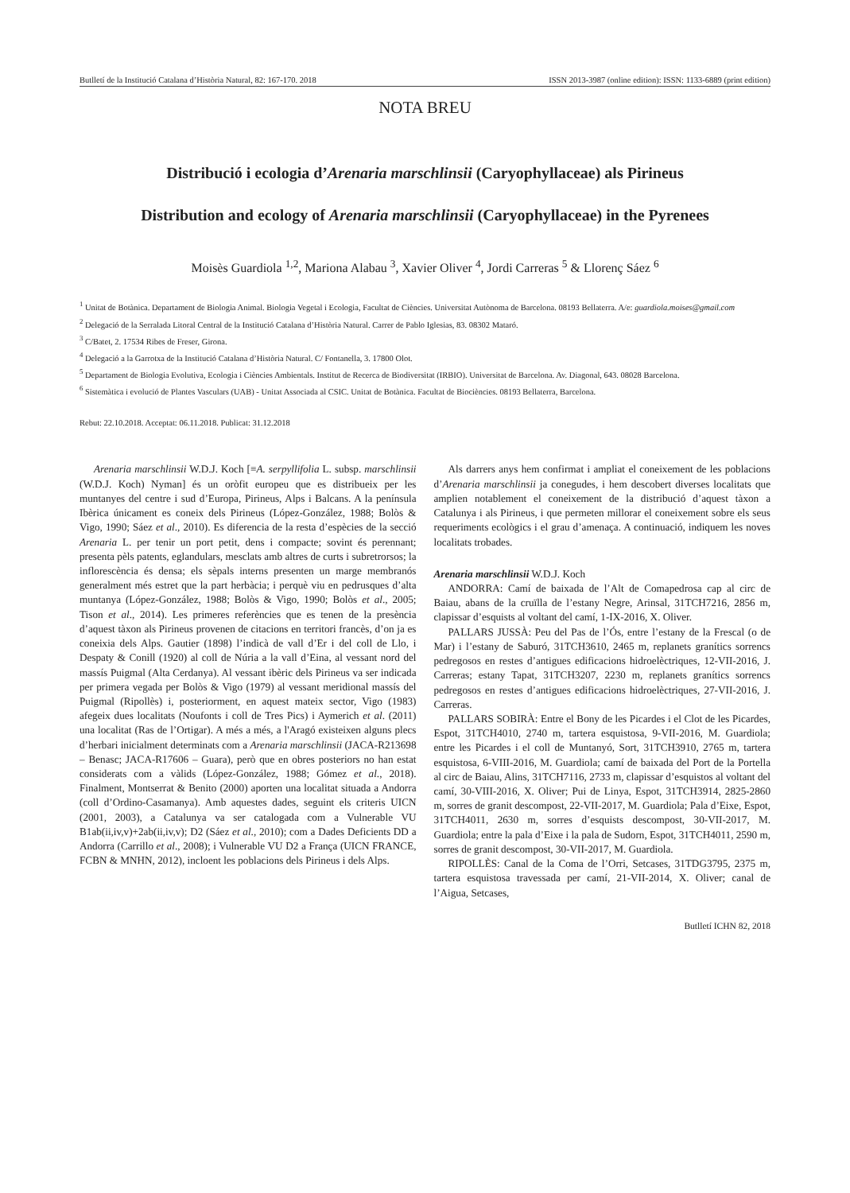Butlletí de la Institució Catalana d’Història Natural, 82: 167-170. 2018 ISSN 2013-3987 (online edition): ISSN: 1133-6889 (print edition)
NOTA BREU
Distribució i ecologia d’Arenaria marschlinsii (Caryophyllaceae) als Pirineus
Distribution and ecology of Arenaria marschlinsii (Caryophyllaceae) in the Pyrenees
Moisès Guardiola <sup>1,2</sup>, Mariona Alabau <sup>3</sup>, Xavier Oliver <sup>4</sup>, Jordi Carreras <sup>5</sup> & Llorenç Sáez <sup>6</sup>
<sup>1</sup> Unitat de Botànica. Departament de Biologia Animal. Biologia Vegetal i Ecologia, Facultat de Ciències. Universitat Autònoma de Barcelona. 08193 Bellaterra. A/e: guardiola.moises@gmail.com
<sup>2</sup> Delegació de la Serralada Litoral Central de la Institució Catalana d’Història Natural. Carrer de Pablo Iglesias, 83. 08302 Mataró.
<sup>3</sup> C/Batet, 2. 17534 Ribes de Freser, Girona.
<sup>4</sup> Delegació a la Garrotxa de la Institució Catalana d’Història Natural. C/ Fontanella, 3. 17800 Olot.
<sup>5</sup> Departament de Biologia Evolutiva, Ecologia i Ciències Ambientals. Institut de Recerca de Biodiversitat (IRBIO). Universitat de Barcelona. Av. Diagonal, 643. 08028 Barcelona.
<sup>6</sup> Sistemàtica i evolució de Plantes Vasculars (UAB) - Unitat Associada al CSIC. Unitat de Botànica. Facultat de Biociències. 08193 Bellaterra, Barcelona.
Rebut: 22.10.2018. Acceptat: 06.11.2018. Publicat: 31.12.2018
Arenaria marschlinsii W.D.J. Koch [≡A. serpyllifolia L. subsp. marschlinsii (W.D.J. Koch) Nyman] és un oròfit europeu que es distribueix per les muntanyes del centre i sud d’Europa, Pirineus, Alps i Balcans. A la península Ibèrica únicament es coneix dels Pirineus (López-González, 1988; Bolòs & Vigo, 1990; Sáez et al., 2010). Es diferencia de la resta d’espècies de la secció Arenaria L. per tenir un port petit, dens i compacte; sovint és perennant; presenta pèls patents, eglandulars, mesclats amb altres de curts i subretrorsos; la inflorescència és densa; els sèpals interns presenten un marge membranós generalment més estret que la part herbàcia; i perquè viu en pedrusques d’alta muntanya (López-González, 1988; Bolòs & Vigo, 1990; Bolòs et al., 2005; Tison et al., 2014). Les primeres referències que es tenen de la presència d’aquest tàxon als Pirineus provenen de citacions en territori francès, d’on ja es coneixia dels Alps. Gautier (1898) l’indicà de vall d’Er i del coll de Llo, i Despaty & Conill (1920) al coll de Núria a la vall d’Eina, al vessant nord del massís Puigmal (Alta Cerdanya). Al vessant ibèric dels Pirineus va ser indicada per primera vegada per Bolòs & Vigo (1979) al vessant meridional massís del Puigmal (Ripollès) i, posteriorment, en aquest mateix sector, Vigo (1983) afegeix dues localitats (Noufonts i coll de Tres Pics) i Aymerich et al. (2011) una localitat (Ras de l’Ortigar). A més a més, a l'Aragó existeixen alguns plecs d’herbari inicialment determinats com a Arenaria marschlinsii (JACA-R213698 – Benasc; JACA-R17606 – Guara), però que en obres posteriors no han estat considerats com a vàlids (López-González, 1988; Gómez et al., 2018). Finalment, Montserrat & Benito (2000) aporten una localitat situada a Andorra (coll d’Ordino-Casamanya). Amb aquestes dades, seguint els criteris UICN (2001, 2003), a Catalunya va ser catalogada com a Vulnerable VU B1ab(ii,iv,v)+2ab(ii,iv,v); D2 (Sáez et al., 2010); com a Dades Deficients DD a Andorra (Carrillo et al., 2008); i Vulnerable VU D2 a França (UICN FRANCE, FCBN & MNHN, 2012), incloent les poblacions dels Pirineus i dels Alps.
Als darrers anys hem confirmat i ampliat el coneixement de les poblacions d’Arenaria marschlinsii ja conegudes, i hem descobert diverses localitats que amplien notablement el coneixement de la distribució d’aquest tàxon a Catalunya i als Pirineus, i que permeten millorar el coneixement sobre els seus requeriments ecològics i el grau d’amenaça. A continuació, indiquem les noves localitats trobades.
Arenaria marschlinsii W.D.J. Koch
ANDORRA: Camí de baixada de l’Alt de Comapedrosa cap al circ de Baiau, abans de la cruïlla de l’estany Negre, Arinsal, 31TCH7216, 2856 m, clapissar d’esquists al voltant del camí, 1-IX-2016, X. Oliver.
PALLARS JUSSÀ: Peu del Pas de l’Ós, entre l’estany de la Frescal (o de Mar) i l’estany de Saburó, 31TCH3610, 2465 m, replanets granítics sorrencs pedregosos en restes d’antigues edificacions hidroelèctriques, 12-VII-2016, J. Carreras; estany Tapat, 31TCH3207, 2230 m, replanets granítics sorrencs pedregosos en restes d’antigues edificacions hidroelèctriques, 27-VII-2016, J. Carreras.
PALLARS SOBIRÀ: Entre el Bony de les Picardes i el Clot de les Picardes, Espot, 31TCH4010, 2740 m, tartera esquistosa, 9-VII-2016, M. Guardiola; entre les Picardes i el coll de Muntanyó, Sort, 31TCH3910, 2765 m, tartera esquistosa, 6-VIII-2016, M. Guardiola; camí de baixada del Port de la Portella al circ de Baiau, Alins, 31TCH7116, 2733 m, clapissar d’esquistos al voltant del camí, 30-VIII-2016, X. Oliver; Pui de Linya, Espot, 31TCH3914, 2825-2860 m, sorres de granit descompost, 22-VII-2017, M. Guardiola; Pala d’Eixe, Espot, 31TCH4011, 2630 m, sorres d’esquists descompost, 30-VII-2017, M. Guardiola; entre la pala d’Eixe i la pala de Sudorn, Espot, 31TCH4011, 2590 m, sorres de granit descompost, 30-VII-2017, M. Guardiola.
RIPOLLÈS: Canal de la Coma de l’Orri, Setcases, 31TDG3795, 2375 m, tartera esquistosa travessada per camí, 21-VII-2014, X. Oliver; canal de l’Aigua, Setcases,
Butlletí ICHN 82, 2018